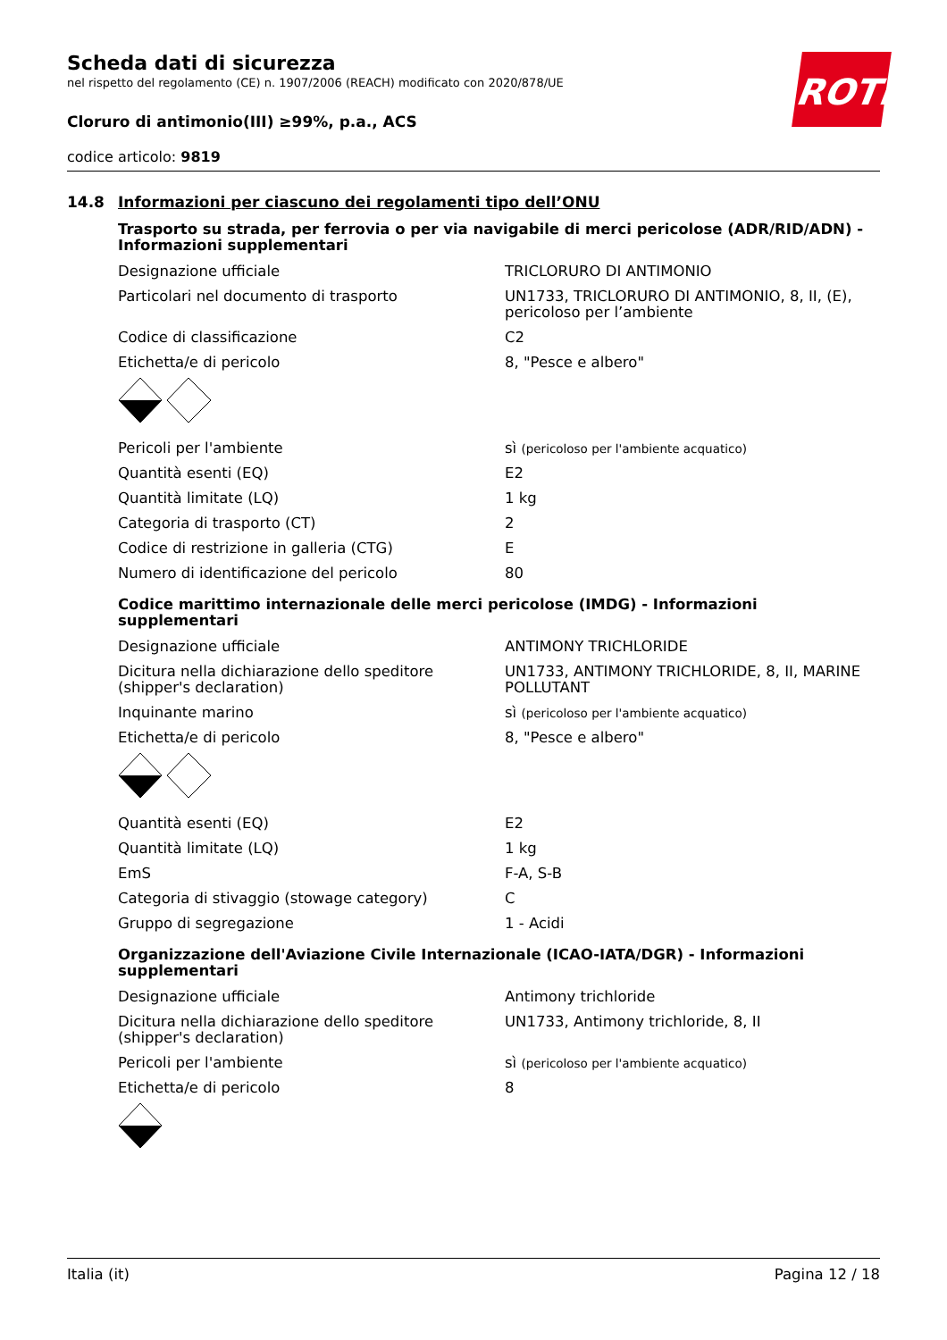ROTH
Scheda dati di sicurezza
nel rispetto del regolamento (CE) n. 1907/2006 (REACH) modificato con 2020/878/UE
Cloruro di antimonio(III) ≥99%, p.a., ACS
codice articolo: 9819
14.8 Informazioni per ciascuno dei regolamenti tipo dell’ONU
Trasporto su strada, per ferrovia o per via navigabile di merci pericolose (ADR/RID/ADN) - Informazioni supplementari
| Designazione ufficiale | TRICLORURO DI ANTIMONIO |
| Particolari nel documento di trasporto | UN1733, TRICLORURO DI ANTIMONIO, 8, II, (E), pericoloso per l’ambiente |
| Codice di classificazione | C2 |
| Etichetta/e di pericolo | 8, "Pesce e albero" |
| Pericoli per l'ambiente | sì (pericoloso per l'ambiente acquatico) |
| Quantità esenti (EQ) | E2 |
| Quantità limitate (LQ) | 1 kg |
| Categoria di trasporto (CT) | 2 |
| Codice di restrizione in galleria (CTG) | E |
| Numero di identificazione del pericolo | 80 |
Codice marittimo internazionale delle merci pericolose (IMDG) - Informazioni supplementari
| Designazione ufficiale | ANTIMONY TRICHLORIDE |
| Dicitura nella dichiarazione dello speditore (shipper's declaration) | UN1733, ANTIMONY TRICHLORIDE, 8, II, MARINE POLLUTANT |
| Inquinante marino | sì (pericoloso per l'ambiente acquatico) |
| Etichetta/e di pericolo | 8, "Pesce e albero" |
| Quantità esenti (EQ) | E2 |
| Quantità limitate (LQ) | 1 kg |
| EmS | F-A, S-B |
| Categoria di stivaggio (stowage category) | C |
| Gruppo di segregazione | 1 - Acidi |
Organizzazione dell'Aviazione Civile Internazionale (ICAO-IATA/DGR) - Informazioni supplementari
| Designazione ufficiale | Antimony trichloride |
| Dicitura nella dichiarazione dello speditore (shipper's declaration) | UN1733, Antimony trichloride, 8, II |
| Pericoli per l'ambiente | sì (pericoloso per l'ambiente acquatico) |
| Etichetta/e di pericolo | 8 |
Italia (it) Pagina 12 / 18